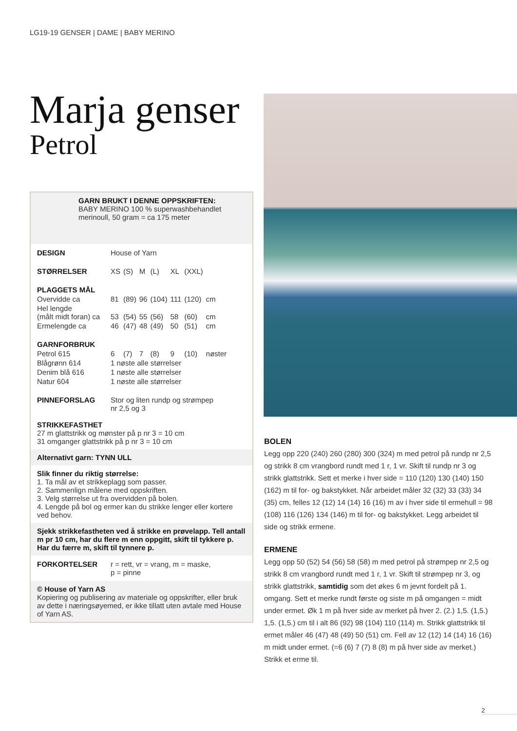LG19-19 GENSER | DAME | BABY MERINO
Marja genser
Petrol
GARN BRUKT I DENNE OPPSKRIFTEN:
BABY MERINO 100 % superwashbehandlet
merinoull, 50 gram = ca 175 meter
| DESIGN | House of Yarn | | | | | | |
| STØRRELSER | XS | (S) | M | (L) | XL | (XXL) | |
| PLAGGETS MÅL | | | | | | | |
| Overvidde ca | 81 | (89) | 96 | (104) | 111 | (120) | cm |
| Hel lengde (målt midt foran) ca | 53 | (54) | 55 | (56) | 58 | (60) | cm |
| Ermelengde ca | 46 | (47) | 48 | (49) | 50 | (51) | cm |
| GARNFORBRUK | | | | | | | |
| Petrol 615 | 6 | (7) | 7 | (8) | 9 | (10) | nøster |
| Blågrønn 614 | 1 nøste alle størrelser | | | | | | |
| Denim blå 616 | 1 nøste alle størrelser | | | | | | |
| Natur 604 | 1 nøste alle størrelser | | | | | | |
| PINNEFORSLAG | Stor og liten rundp og strømpep nr 2,5 og 3 | | | | | | |
STRIKKEFASTHET
27 m glattstrikk og mønster på p nr 3 = 10 cm
31 omganger glattstrikk på p nr 3 = 10 cm
Alternativt garn: TYNN ULL
Slik finner du riktig størrelse:
1. Ta mål av et strikkeplagg som passer.
2. Sammenlign målene med oppskriften.
3. Velg størrelse ut fra overvidden på bolen.
4. Lengde på bol og ermer kan du strikke lenger eller kortere ved behov.
Sjekk strikkefastheten ved å strikke en prøvelapp. Tell antall m pr 10 cm, har du flere m enn oppgitt, skift til tykkere p. Har du færre m, skift til tynnere p.
| FORKORTELSER | r = rett, vr = vrang, m = maske, p = pinne |
© House of Yarn AS
Kopiering og publisering av materiale og oppskrifter, eller bruk av dette i næringsøyemed, er ikke tillatt uten avtale med House of Yarn AS.
BOLEN
Legg opp 220 (240) 260 (280) 300 (324) m med petrol på rundp nr 2,5 og strikk 8 cm vrangbord rundt med 1 r, 1 vr. Skift til rundp nr 3 og strikk glattstrikk. Sett et merke i hver side = 110 (120) 130 (140) 150 (162) m til for- og bakstykket. Når arbeidet måler 32 (32) 33 (33) 34 (35) cm, felles 12 (12) 14 (14) 16 (16) m av i hver side til ermehull = 98 (108) 116 (126) 134 (146) m til for- og bakstykket. Legg arbeidet til side og strikk ermene.
ERMENE
Legg opp 50 (52) 54 (56) 58 (58) m med petrol på strømpep nr 2,5 og strikk 8 cm vrangbord rundt med 1 r, 1 vr. Skift til strømpep nr 3, og strikk glattstrikk, samtidig som det økes 6 m jevnt fordelt på 1. omgang. Sett et merke rundt første og siste m på omgangen = midt under ermet. Øk 1 m på hver side av merket på hver 2. (2.) 1,5. (1,5.) 1,5. (1,5.) cm til i alt 86 (92) 98 (104) 110 (114) m. Strikk glattstrikk til ermet måler 46 (47) 48 (49) 50 (51) cm. Fell av 12 (12) 14 (14) 16 (16) m midt under ermet. (=6 (6) 7 (7) 8 (8) m på hver side av merket.) Strikk et erme til.
2